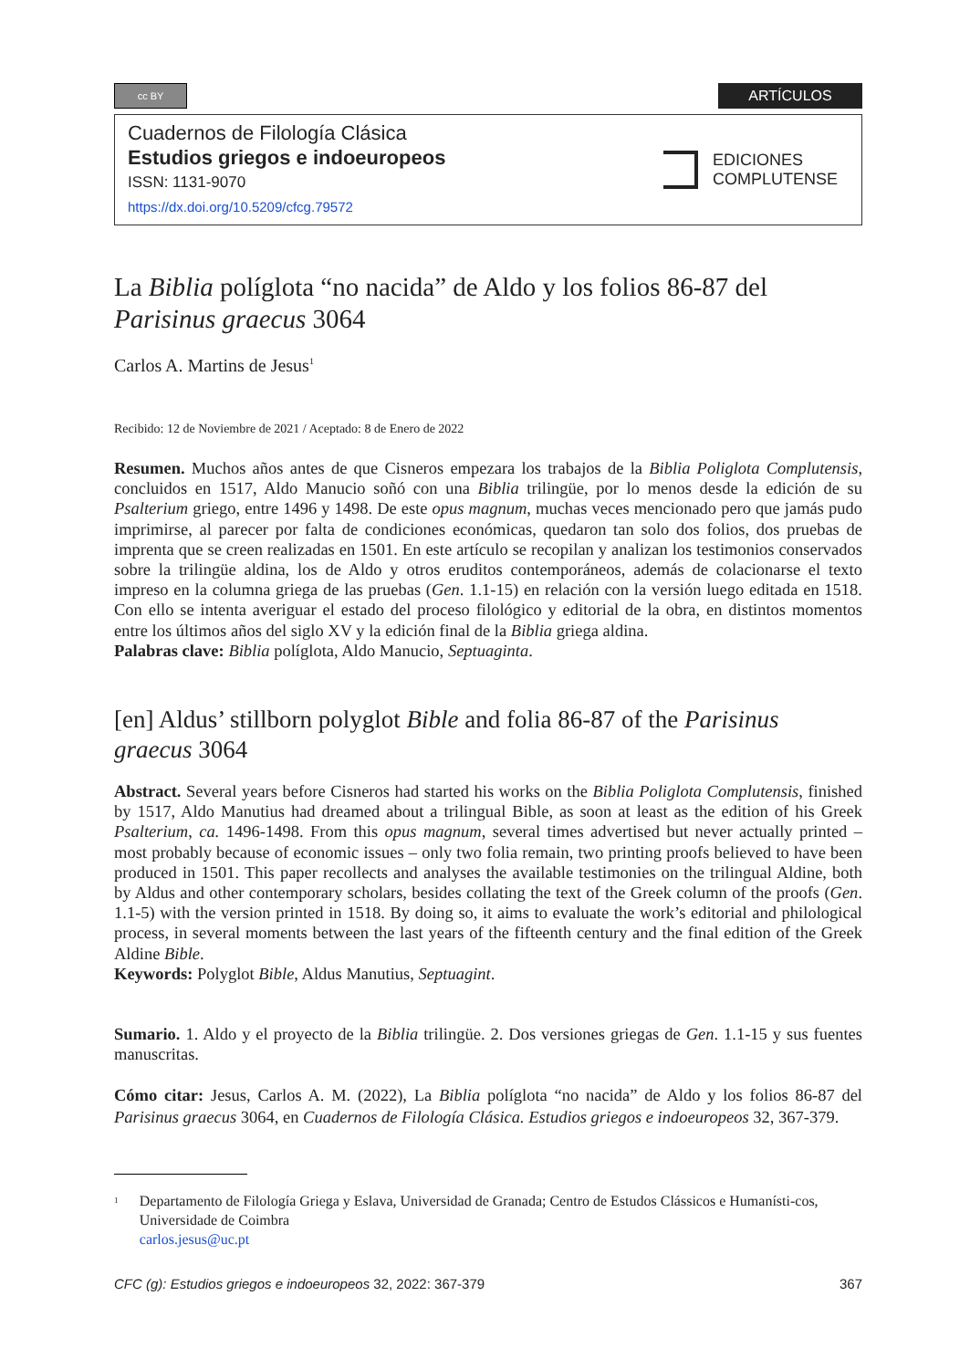cc BY
ARTÍCULOS
Cuadernos de Filología Clásica
Estudios griegos e indoeuropeos
ISSN: 1131-9070
https://dx.doi.org/10.5209/cfcg.79572
EDICIONES
COMPLUTENSE
La Biblia políglota “no nacida” de Aldo y los folios 86-87 del Parisinus graecus 3064
Carlos A. Martins de Jesus<sup>1</sup>
Recibido: 12 de Noviembre de 2021 / Aceptado: 8 de Enero de 2022
Resumen. Muchos años antes de que Cisneros empezara los trabajos de la Biblia Poliglota Complutensis, concluidos en 1517, Aldo Manucio soñó con una Biblia trilingüe, por lo menos desde la edición de su Psalterium griego, entre 1496 y 1498. De este opus magnum, muchas veces mencionado pero que jamás pudo imprimirse, al parecer por falta de condiciones económicas, quedaron tan solo dos folios, dos pruebas de imprenta que se creen realizadas en 1501. En este artículo se recopilan y analizan los testimonios conservados sobre la trilingüe aldina, los de Aldo y otros eruditos contemporáneos, además de colacionarse el texto impreso en la columna griega de las pruebas (Gen. 1.1-15) en relación con la versión luego editada en 1518. Con ello se intenta averiguar el estado del proceso filológico y editorial de la obra, en distintos momentos entre los últimos años del siglo XV y la edición final de la Biblia griega aldina.
Palabras clave: Biblia políglota, Aldo Manucio, Septuaginta.
[en] Aldus’ stillborn polyglot Bible and folia 86-87 of the Parisinus graecus 3064
Abstract. Several years before Cisneros had started his works on the Biblia Poliglota Complutensis, finished by 1517, Aldo Manutius had dreamed about a trilingual Bible, as soon at least as the edition of his Greek Psalterium, ca. 1496-1498. From this opus magnum, several times advertised but never actually printed – most probably because of economic issues – only two folia remain, two printing proofs believed to have been produced in 1501. This paper recollects and analyses the available testimonies on the trilingual Aldine, both by Aldus and other contemporary scholars, besides collating the text of the Greek column of the proofs (Gen. 1.1-5) with the version printed in 1518. By doing so, it aims to evaluate the work’s editorial and philological process, in several moments between the last years of the fifteenth century and the final edition of the Greek Aldine Bible.
Keywords: Polyglot Bible, Aldus Manutius, Septuagint.
Sumario. 1. Aldo y el proyecto de la Biblia trilingüe. 2. Dos versiones griegas de Gen. 1.1-15 y sus fuentes manuscritas.
Cómo citar: Jesus, Carlos A. M. (2022), La Biblia políglota “no nacida” de Aldo y los folios 86-87 del Parisinus graecus 3064, en Cuadernos de Filología Clásica. Estudios griegos e indoeuropeos 32, 367-379.
<sup>1</sup>
Departamento de Filología Griega y Eslava, Universidad de Granada; Centro de Estudos Clássicos e Humanísti-cos, Universidade de Coimbra
carlos.jesus@uc.pt
CFC (g): Estudios griegos e indoeuropeos 32, 2022: 367-379 367